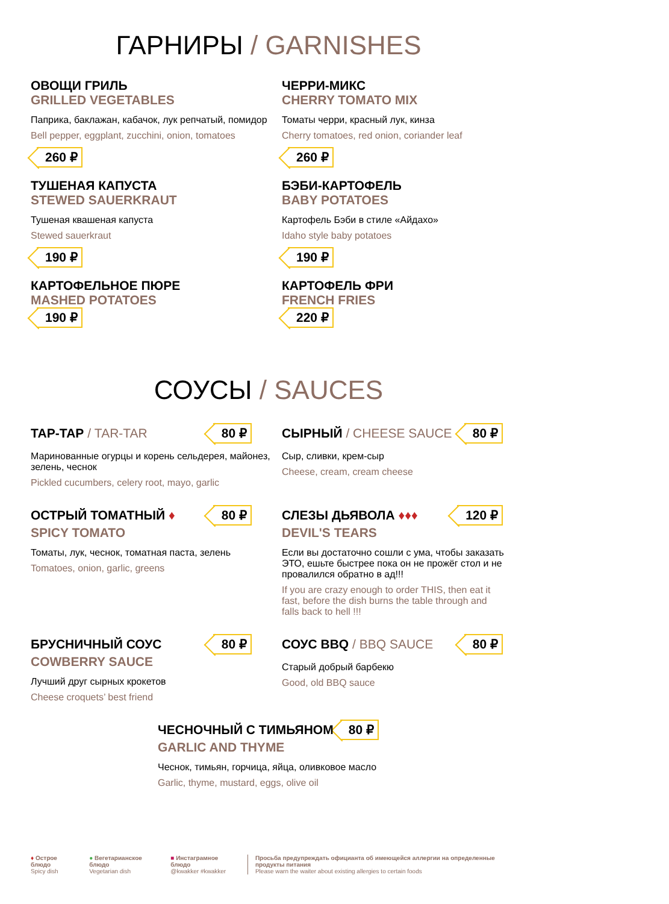ГАРНИРЫ / GARNISHES
ОВОЩИ ГРИЛЬ
GRILLED VEGETABLES
Паприка, баклажан, кабачок, лук репчатый, помидор
Bell pepper, eggplant, zucchini, onion, tomatoes
260 ₽
ЧЕРРИ-МИКС
CHERRY TOMATO MIX
Томаты черри, красный лук, кинза
Cherry tomatoes, red onion, coriander leaf
260 ₽
ТУШЕНАЯ КАПУСТА
STEWED SAUERKRAUT
Тушеная квашеная капуста
Stewed sauerkraut
190 ₽
БЭБИ-КАРТОФЕЛЬ
BABY POTATOES
Картофель Бэби в стиле «Айдахо»
Idaho style baby potatoes
190 ₽
КАРТОФЕЛЬНОЕ ПЮРЕ
MASHED POTATOES
190 ₽
КАРТОФЕЛЬ ФРИ
FRENCH FRIES
220 ₽
СОУСЫ / SAUCES
ТАР-ТАР / TAR-TAR
80 ₽
Маринованные огурцы и корень сельдерея, майонез, зелень, чеснок
Pickled cucumbers, celery root, mayo, garlic
СЫРНЫЙ / CHEESE SAUCE
80 ₽
Сыр, сливки, крем-сыр
Cheese, cream, cream cheese
ОСТРЫЙ ТОМАТНЫЙ ♦
80 ₽
SPICY TOMATO
Томаты, лук, чеснок, томатная паста, зелень
Tomatoes, onion, garlic, greens
СЛЕЗЫ ДЬЯВОЛА ♦♦♦
120 ₽
DEVIL'S TEARS
Если вы достаточно сошли с ума, чтобы заказать ЭТО, ешьте быстрее пока он не прожёг стол и не провалился обратно в ад!!!
If you are crazy enough to order THIS, then eat it fast, before the dish burns the table through and falls back to hell !!!
БРУСНИЧНЫЙ СОУС
80 ₽
COWBERRY SAUCE
Лучший друг сырных крокетов
Cheese croquets’ best friend
СОУС BBQ / BBQ SAUCE
80 ₽
Старый добрый барбекю
Good, old BBQ sauce
ЧЕСНОЧНЫЙ С ТИМЬЯНОМ
80 ₽
GARLIC AND THYME
Чеснок, тимьян, горчица, яйца, оливковое масло
Garlic, thyme, mustard, eggs, olive oil
♦ Острое блюдо
Spicy dish
● Вегетарианское блюдо
Vegetarian dish
■ Инстаграмное блюдо
@kwakker #kwakker
Просьба предупреждать официанта об имеющейся аллергии на определенные продукты питания
Please warn the waiter about existing allergies to certain foods